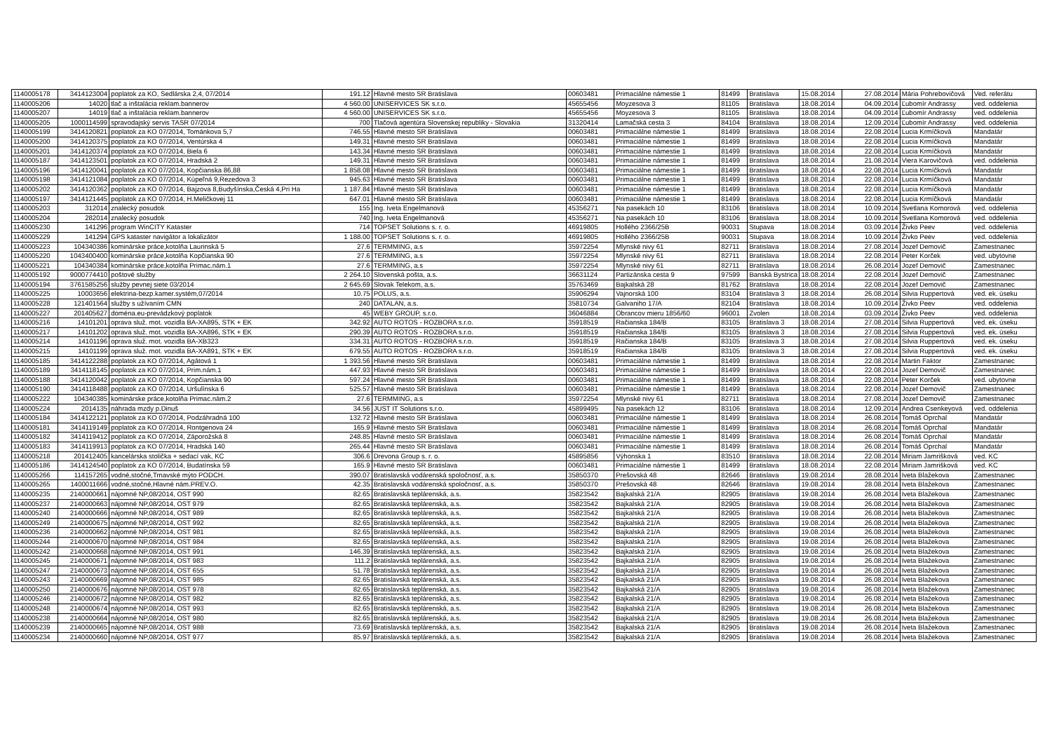| 1140005178 | 3414123004 | poplatok za KO, Sedlárska 2,4, 07/2014 | 191.12 | Hlavné mesto SR Bratislava | 00603481 | Primaciálne námestie 1 | 81499 | Bratislava | 15.08.2014 | 27.08.2014 | Mária Pohrebovičová | Ved. referátu |
| 1140005206 | 14020 | tlač a inštalácia reklam.bannerov | 4 560.00 | UNISERVICES SK s.r.o. | 45655456 | Moyzesova 3 | 81105 | Bratislava | 18.08.2014 | 04.09.2014 | Ľubomír Andrassy | ved. oddelenia |
| 1140005207 | 14019 | tlač a inštalácia reklam.bannerov | 4 560.00 | UNISERVICES SK s.r.o. | 45655456 | Moyzesova 3 | 81105 | Bratislava | 18.08.2014 | 04.09.2014 | Ľubomír Andrassy | ved. oddelenia |
| 1140005205 | 1000114599 | spravodajský servis TASR 07/2014 | 700 | Tlačová agentúra Slovenskej republiky - Slovakia | 31320414 | Lamačská cesta 3 | 84104 | Bratislava | 18.08.2014 | 12.09.2014 | Ľubomír Andrassy | ved. oddelenia |
| 1140005199 | 3414120821 | poplatok za KO 07/2014, Tománkova 5,7 | 746.55 | Hlavné mesto SR Bratislava | 00603481 | Primaciálne námestie 1 | 81499 | Bratislava | 18.08.2014 | 22.08.2014 | Lucia Krmíčková | Mandatár |
| 1140005200 | 3414120375 | poplatok za KO 07/2014, Ventúrska 4 | 149.31 | Hlavné mesto SR Bratislava | 00603481 | Primaciálne námestie 1 | 81499 | Bratislava | 18.08.2014 | 22.08.2014 | Lucia Krmíčková | Mandatár |
| 1140005201 | 3414120374 | poplatok za KO 07/2014, Biela 6 | 143.34 | Hlavné mesto SR Bratislava | 00603481 | Primaciálne námestie 1 | 81499 | Bratislava | 18.08.2014 | 22.08.2014 | Lucia Krmíčková | Mandatár |
| 1140005187 | 3414123501 | poplatok za KO 07/2014, Hradská 2 | 149.31 | Hlavné mesto SR Bratislava | 00603481 | Primaciálne námestie 1 | 81499 | Bratislava | 18.08.2014 | 21.08.2014 | Viera Karovičová | ved. oddelenia |
| 1140005196 | 3414120041 | poplatok za KO 07/2014, Kopčianska 86,88 | 1 858.08 | Hlavné mesto SR Bratislava | 00603481 | Primaciálne námestie 1 | 81499 | Bratislava | 18.08.2014 | 22.08.2014 | Lucia Krmíčková | Mandatár |
| 1140005198 | 3414121084 | poplatok za KO 07/2014, Kúpeľná 9,Rezedova 3 | 945.63 | Hlavné mesto SR Bratislava | 00603481 | Primaciálne námestie 1 | 81499 | Bratislava | 18.08.2014 | 22.08.2014 | Lucia Krmíčková | Mandatár |
| 1140005202 | 3414120362 | poplatok za KO 07/2014, Bajzova 8,Budyšínska,Česká 4,Pri Ha | 1 187.84 | Hlavné mesto SR Bratislava | 00603481 | Primaciálne námestie 1 | 81499 | Bratislava | 18.08.2014 | 22.08.2014 | Lucia Krmíčková | Mandatár |
| 1140005197 | 3414121445 | poplatok za KO 07/2014, H.Meličkovej 11 | 647.01 | Hlavné mesto SR Bratislava | 00603481 | Primaciálne námestie 1 | 81499 | Bratislava | 18.08.2014 | 22.08.2014 | Lucia Krmíčková | Mandatár |
| 1140005203 | 312014 | znalecký posudok | 155 | Ing. Iveta Engelmanová | 45356271 | Na pasekách 10 | 83106 | Bratislava | 18.08.2014 | 10.09.2014 | Svetlana Komorová | ved. oddelenia |
| 1140005204 | 282014 | znalecký posudok | 740 | Ing. Iveta Engelmanová | 45356271 | Na pasekách 10 | 83106 | Bratislava | 18.08.2014 | 10.09.2014 | Svetlana Komorová | ved. oddelenia |
| 1140005230 | 141296 | program WinCITY Kataster | 714 | TOPSET Solutions s. r. o. | 46919805 | Hollého 2366/25B | 90031 | Stupava | 18.08.2014 | 03.09.2014 | Živko Peev | ved. oddelenia |
| 1140005229 | 141294 | GPS kataster navigátor a lokalizátor | 1 188.00 | TOPSET Solutions s. r. o. | 46919805 | Hollého 2366/25B | 90031 | Stupava | 18.08.2014 | 10.09.2014 | Živko Peev | ved. oddelenia |
| 1140005223 | 104340386 | kominárske práce,kotolňa Laurinská 5 | 27.6 | TERMMING, a.s | 35972254 | Mlynské nivy 61 | 82711 | Bratislava | 18.08.2014 | 27.08.2014 | Jozef Demovič | Zamestnanec |
| 1140005220 | 1043400400 | kominárske práce,kotolňa Kopčianska 90 | 27.6 | TERMMING, a.s | 35972254 | Mlynské nivy 61 | 82711 | Bratislava | 18.08.2014 | 22.08.2014 | Peter Korček | ved. ubytovne |
| 1140005221 | 104340384 | kominárske práce,kotolňa Primac.nám.1 | 27.6 | TERMMING, a.s | 35972254 | Mlynské nivy 61 | 82711 | Bratislava | 18.08.2014 | 26.08.2014 | Jozef Demovič | Zamestnanec |
| 1140005192 | 9000774410 | poštové služby | 2 264.10 | Slovenská pošta, a.s. | 36631124 | Partizánska cesta 9 | 97599 | Banská Bystrica | 18.08.2014 | 22.08.2014 | Jozef Demovič | Zamestnanec |
| 1140005194 | 3761585256 | služby pevnej siete 03/2014 | 2 645.69 | Slovak Telekom, a.s. | 35763469 | Bajkalská 28 | 81762 | Bratislava | 18.08.2014 | 22.08.2014 | Jozef Demovič | Zamestnanec |
| 1140005225 | 10003656 | elektrina-bezp.kamer.systém,07/2014 | 10.75 | POLUS, a.s. | 35906294 | Vajnorská 100 | 83104 | Bratislava 3 | 18.08.2014 | 26.08.2014 | Silvia Ruppertová | ved. ek. úseku |
| 1140005228 | 121401564 | služby s užívaním CMN | 240 | DATALAN, a.s. | 35810734 | Galvaniho 17/A | 82104 | Bratislava | 18.08.2014 | 10.09.2014 | Živko Peev | ved. oddelenia |
| 1140005227 | 201405627 | doména.eu-prevádzkový poplatok | 45 | WEBY GROUP, s.r.o. | 36046884 | Obrancov mieru 1856/60 | 96001 | Zvolen | 18.08.2014 | 03.09.2014 | Živko Peev | ved. oddelenia |
| 1140005216 | 14101201 | oprava služ. mot. vozidla BA-XA895, STK + EK | 342.92 | AUTO ROTOS - ROZBORA s.r.o. | 35918519 | Račianska 184/B | 83105 | Bratislava 3 | 18.08.2014 | 27.08.2014 | Silvia Ruppertová | ved. ek. úseku |
| 1140005217 | 14101202 | oprava služ. mot. vozidla BA-XA896, STK + EK | 290.39 | AUTO ROTOS - ROZBORA s.r.o. | 35918519 | Račianska 184/B | 83105 | Bratislava 3 | 18.08.2014 | 27.08.2014 | Silvia Ruppertová | ved. ek. úseku |
| 1140005214 | 14101196 | oprava služ. mot. vozidla BA-XB323 | 334.31 | AUTO ROTOS - ROZBORA s.r.o. | 35918519 | Račianska 184/B | 83105 | Bratislava 3 | 18.08.2014 | 27.08.2014 | Silvia Ruppertová | ved. ek. úseku |
| 1140005215 | 14101199 | oprava služ. mot. vozidla BA-XA891, STK + EK | 679.55 | AUTO ROTOS - ROZBORA s.r.o. | 35918519 | Račianska 184/B | 83105 | Bratislava 3 | 18.08.2014 | 27.08.2014 | Silvia Ruppertová | ved. ek. úseku |
| 1140005185 | 3414122288 | poplatok za KO 07/2014, Agátová 1 | 1 393.56 | Hlavné mesto SR Bratislava | 00603481 | Primaciálne námestie 1 | 81499 | Bratislava | 18.08.2014 | 22.08.2014 | Martin Faktor | Zamestnanec |
| 1140005189 | 3414118145 | poplatok za KO 07/2014, Prim.nám.1 | 447.93 | Hlavné mesto SR Bratislava | 00603481 | Primaciálne námestie 1 | 81499 | Bratislava | 18.08.2014 | 22.08.2014 | Jozef Demovič | Zamestnanec |
| 1140005188 | 3414120042 | poplatok za KO 07/2014, Kopčianska 90 | 597.24 | Hlavné mesto SR Bratislava | 00603481 | Primaciálne námestie 1 | 81499 | Bratislava | 18.08.2014 | 22.08.2014 | Peter Korček | ved. ubytovne |
| 1140005190 | 3414118488 | poplatok za KO 07/2014, Uršulínska 6 | 525.57 | Hlavné mesto SR Bratislava | 00603481 | Primaciálne námestie 1 | 81499 | Bratislava | 18.08.2014 | 22.08.2014 | Jozef Demovič | Zamestnanec |
| 1140005222 | 104340385 | kominárske práce,kotolňa Primac.nám.2 | 27.6 | TERMMING, a.s | 35972254 | Mlynské nivy 61 | 82711 | Bratislava | 18.08.2014 | 27.08.2014 | Jozef Demovič | Zamestnanec |
| 1140005224 | 2014135 | náhrada mzdy p.Dinuš | 34.56 | JUST IT Solutions s.r.o. | 45899495 | Na pasekách 12 | 83106 | Bratislava | 18.08.2014 | 12.09.2014 | Andrea Csenkeyová | ved. oddelenia |
| 1140005184 | 3414122121 | poplatok za KO 07/2014, Podzáhradná 100 | 132.72 | Hlavné mesto SR Bratislava | 00603481 | Primaciálne námestie 1 | 81499 | Bratislava | 18.08.2014 | 26.08.2014 | Tomáš Oprchal | Mandatár |
| 1140005181 | 3414119149 | poplatok za KO 07/2014, Rontgenova 24 | 165.9 | Hlavné mesto SR Bratislava | 00603481 | Primaciálne námestie 1 | 81499 | Bratislava | 18.08.2014 | 26.08.2014 | Tomáš Oprchal | Mandatár |
| 1140005182 | 3414119412 | poplatok za KO 07/2014, Záporožská 8 | 248.85 | Hlavné mesto SR Bratislava | 00603481 | Primaciálne námestie 1 | 81499 | Bratislava | 18.08.2014 | 26.08.2014 | Tomáš Oprchal | Mandatár |
| 1140005183 | 3414119913 | poplatok za KO 07/2014, Hradská 140 | 265.44 | Hlavné mesto SR Bratislava | 00603481 | Primaciálne námestie 1 | 81499 | Bratislava | 18.08.2014 | 26.08.2014 | Tomáš Oprchal | Mandatár |
| 1140005218 | 201412405 | kancelárska stolička + sedací vak, KC | 306.6 | Drevona Group s. r. o. | 45895856 | Výhonska 1 | 83510 | Bratislava | 18.08.2014 | 22.08.2014 | Miriam Jamrišková | ved. KC |
| 1140005186 | 3414124540 | poplatok za KO 07/2014, Budatínska 59 | 165.9 | Hlavné mesto SR Bratislava | 00603481 | Primaciálne námestie 1 | 81499 | Bratislava | 18.08.2014 | 22.08.2014 | Miriam Jamrišková | ved. KC |
| 1140005266 | 114157265 | vodné,stočné,Trnavské mýto PODCH. | 390.07 | Bratislavská vodárenská spoločnosť, a.s. | 35850370 | Prešovská 48 | 82646 | Bratislava | 19.08.2014 | 28.08.2014 | Iveta Blažekova | Zamestnanec |
| 1140005265 | 1400011666 | vodné,stočné,Hlavné nám.PREV.O. | 42.35 | Bratislavská vodárenská spoločnosť, a.s. | 35850370 | Prešovská 48 | 82646 | Bratislava | 19.08.2014 | 28.08.2014 | Iveta Blažekova | Zamestnanec |
| 1140005235 | 2140000661 | nájomné NP,08/2014, OST 990 | 82.65 | Bratislavská teplárenská, a.s. | 35823542 | Bajkalská 21/A | 82905 | Bratislava | 19.08.2014 | 26.08.2014 | Iveta Blažekova | Zamestnanec |
| 1140005237 | 2140000663 | nájomné NP,08/2014, OST 979 | 82.65 | Bratislavská teplárenská, a.s. | 35823542 | Bajkalská 21/A | 82905 | Bratislava | 19.08.2014 | 26.08.2014 | Iveta Blažekova | Zamestnanec |
| 1140005240 | 2140000666 | nájomné NP,08/2014, OST 989 | 82.65 | Bratislavská teplárenská, a.s. | 35823542 | Bajkalská 21/A | 82905 | Bratislava | 19.08.2014 | 26.08.2014 | Iveta Blažekova | Zamestnanec |
| 1140005249 | 2140000675 | nájomné NP,08/2014, OST 992 | 82.65 | Bratislavská teplárenská, a.s. | 35823542 | Bajkalská 21/A | 82905 | Bratislava | 19.08.2014 | 26.08.2014 | Iveta Blažekova | Zamestnanec |
| 1140005236 | 2140000662 | nájomné NP,08/2014, OST 981 | 82.65 | Bratislavská teplárenská, a.s. | 35823542 | Bajkalská 21/A | 82905 | Bratislava | 19.08.2014 | 26.08.2014 | Iveta Blažekova | Zamestnanec |
| 1140005244 | 2140000670 | nájomné NP,08/2014, OST 984 | 82.65 | Bratislavská teplárenská, a.s. | 35823542 | Bajkalská 21/A | 82905 | Bratislava | 19.08.2014 | 26.08.2014 | Iveta Blažekova | Zamestnanec |
| 1140005242 | 2140000668 | nájomné NP,08/2014, OST 991 | 146.39 | Bratislavská teplárenská, a.s. | 35823542 | Bajkalská 21/A | 82905 | Bratislava | 19.08.2014 | 26.08.2014 | Iveta Blažekova | Zamestnanec |
| 1140005245 | 2140000671 | nájomné NP,08/2014, OST 983 | 111.2 | Bratislavská teplárenská, a.s. | 35823542 | Bajkalská 21/A | 82905 | Bratislava | 19.08.2014 | 26.08.2014 | Iveta Blažekova | Zamestnanec |
| 1140005247 | 2140000673 | nájomné NP,08/2014, OST 655 | 51.78 | Bratislavská teplárenská, a.s. | 35823542 | Bajkalská 21/A | 82905 | Bratislava | 19.08.2014 | 26.08.2014 | Iveta Blažekova | Zamestnanec |
| 1140005243 | 2140000669 | nájomné NP,08/2014, OST 985 | 82.65 | Bratislavská teplárenská, a.s. | 35823542 | Bajkalská 21/A | 82905 | Bratislava | 19.08.2014 | 26.08.2014 | Iveta Blažekova | Zamestnanec |
| 1140005250 | 2140000676 | nájomné NP,08/2014, OST 978 | 82.65 | Bratislavská teplárenská, a.s. | 35823542 | Bajkalská 21/A | 82905 | Bratislava | 19.08.2014 | 26.08.2014 | Iveta Blažekova | Zamestnanec |
| 1140005246 | 2140000672 | nájomné NP,08/2014, OST 982 | 82.65 | Bratislavská teplárenská, a.s. | 35823542 | Bajkalská 21/A | 82905 | Bratislava | 19.08.2014 | 26.08.2014 | Iveta Blažekova | Zamestnanec |
| 1140005248 | 2140000674 | nájomné NP,08/2014, OST 993 | 82.65 | Bratislavská teplárenská, a.s. | 35823542 | Bajkalská 21/A | 82905 | Bratislava | 19.08.2014 | 26.08.2014 | Iveta Blažekova | Zamestnanec |
| 1140005238 | 2140000664 | nájomné NP,08/2014, OST 980 | 82.65 | Bratislavská teplárenská, a.s. | 35823542 | Bajkalská 21/A | 82905 | Bratislava | 19.08.2014 | 26.08.2014 | Iveta Blažekova | Zamestnanec |
| 1140005239 | 2140000665 | nájomné NP,08/2014, OST 988 | 73.69 | Bratislavská teplárenská, a.s. | 35823542 | Bajkalská 21/A | 82905 | Bratislava | 19.08.2014 | 26.08.2014 | Iveta Blažekova | Zamestnanec |
| 1140005234 | 2140000660 | nájomné NP,08/2014, OST 977 | 85.97 | Bratislavská teplárenská, a.s. | 35823542 | Bajkalská 21/A | 82905 | Bratislava | 19.08.2014 | 26.08.2014 | Iveta Blažekova | Zamestnanec |